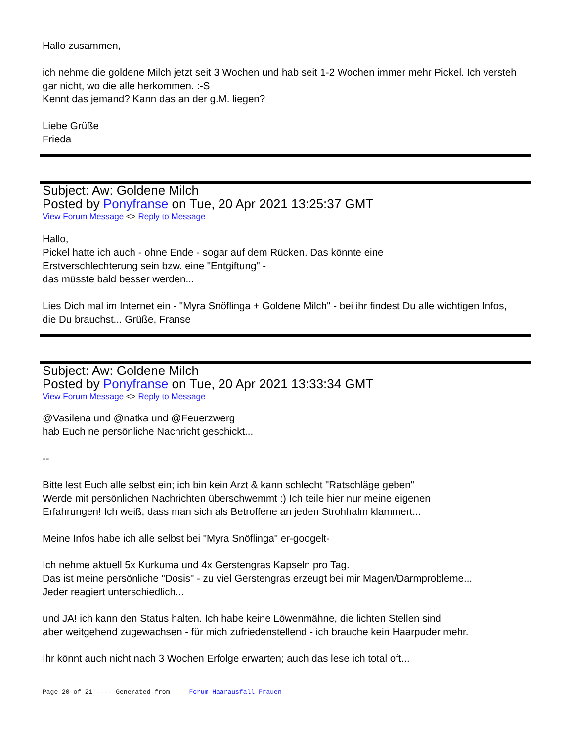Hallo zusammen,
ich nehme die goldene Milch jetzt seit 3 Wochen und hab seit 1-2 Wochen immer mehr Pickel. Ich versteh gar nicht, wo die alle herkommen. :-S
Kennt das jemand? Kann das an der g.M. liegen?
Liebe Grüße
Frieda
Subject: Aw: Goldene Milch
Posted by Ponyfranse on Tue, 20 Apr 2021 13:25:37 GMT
View Forum Message <> Reply to Message
Hallo,
Pickel hatte ich auch - ohne Ende - sogar auf dem Rücken. Das könnte eine
Erstverschlechterung sein bzw. eine "Entgiftung" -
das müsste bald besser werden...
Lies Dich mal im Internet ein - "Myra Snöflinga + Goldene Milch" - bei ihr findest Du alle wichtigen Infos,
die Du brauchst... Grüße, Franse
Subject: Aw: Goldene Milch
Posted by Ponyfranse on Tue, 20 Apr 2021 13:33:34 GMT
View Forum Message <> Reply to Message
@Vasilena und @natka und @Feuerzwerg
hab Euch ne persönliche Nachricht geschickt...
--
Bitte lest Euch alle selbst ein; ich bin kein Arzt & kann schlecht "Ratschläge geben"
Werde mit persönlichen Nachrichten überschwemmt :) Ich teile hier nur meine eigenen
Erfahrungen! Ich weiß, dass man sich als Betroffene an jeden Strohhalm klammert...
Meine Infos habe ich alle selbst bei "Myra Snöflinga" er-googelt-
Ich nehme aktuell 5x Kurkuma und 4x Gerstengras Kapseln pro Tag.
Das ist meine persönliche "Dosis" - zu viel Gerstengras erzeugt bei mir Magen/Darmprobleme...
Jeder reagiert unterschiedlich...
und JA! ich kann den Status halten. Ich habe keine Löwenmähne, die lichten Stellen sind
aber weitgehend zugewachsen - für mich zufriedenstellend - ich brauche kein Haarpuder mehr.
Ihr könnt auch nicht nach 3 Wochen Erfolge erwarten; auch das lese ich total oft...
Page 20 of 21 ---- Generated from Forum Haarausfall Frauen